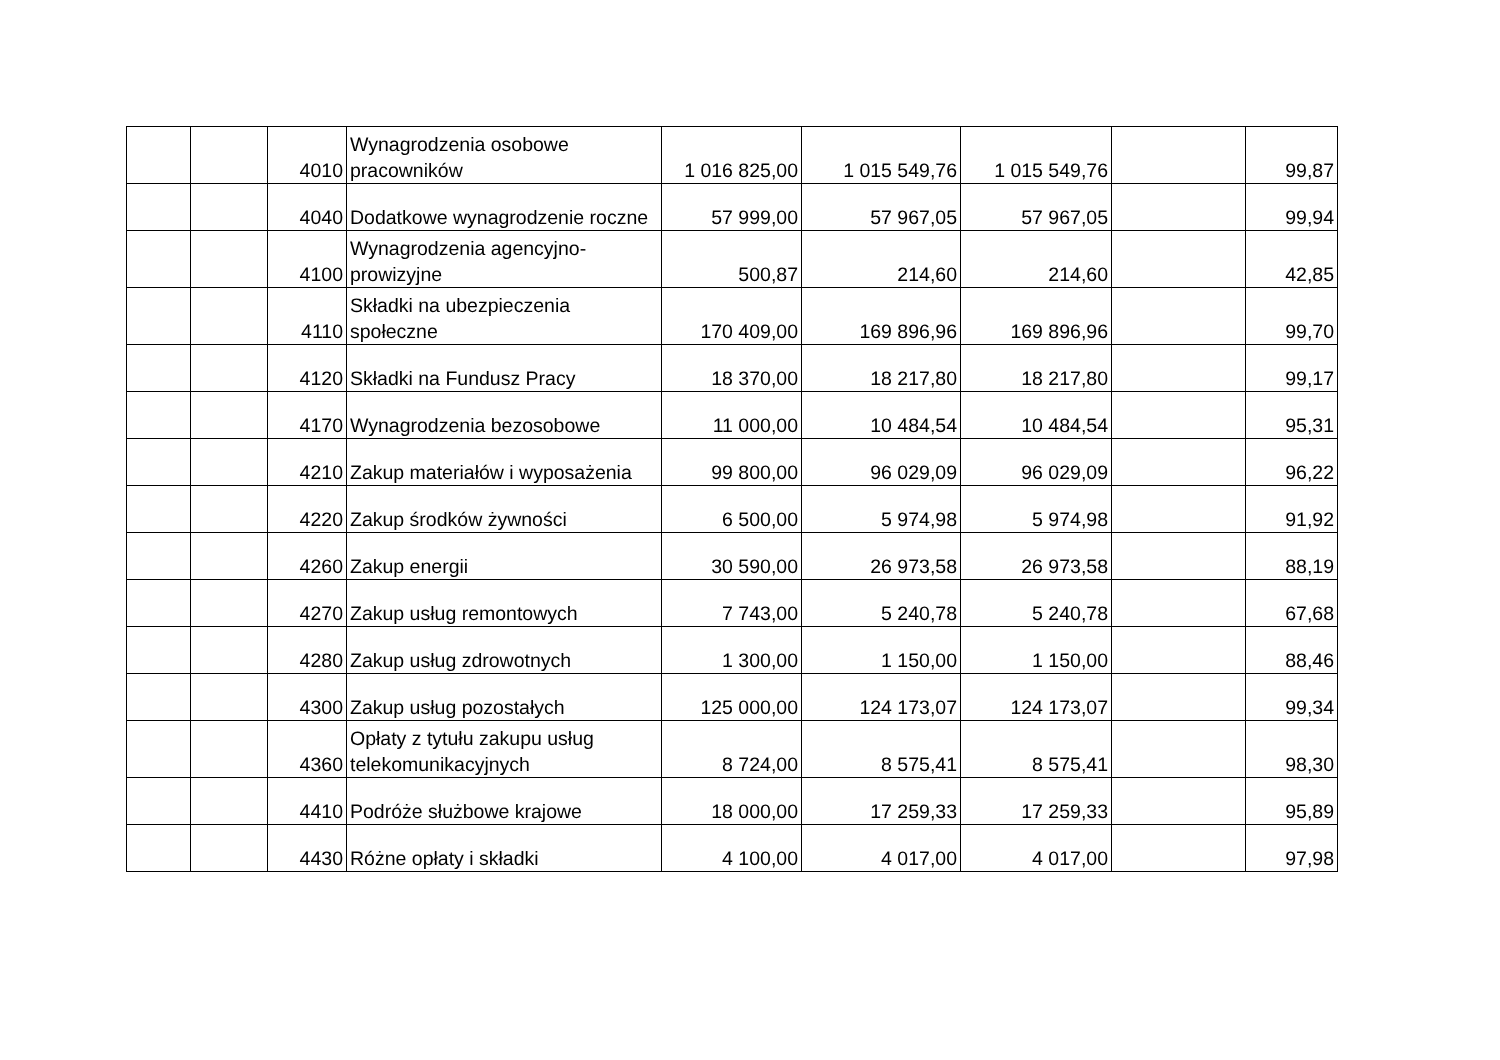| | | 4010 | Wynagrodzenia osobowe pracowników | 1 016 825,00 | 1 015 549,76 | 1 015 549,76 | | 99,87 |
| | | 4040 | Dodatkowe wynagrodzenie roczne | 57 999,00 | 57 967,05 | 57 967,05 | | 99,94 |
| | | 4100 | Wynagrodzenia agencyjno-prowizyjne | 500,87 | 214,60 | 214,60 | | 42,85 |
| | | 4110 | Składki na ubezpieczenia społeczne | 170 409,00 | 169 896,96 | 169 896,96 | | 99,70 |
| | | 4120 | Składki na Fundusz Pracy | 18 370,00 | 18 217,80 | 18 217,80 | | 99,17 |
| | | 4170 | Wynagrodzenia bezosobowe | 11 000,00 | 10 484,54 | 10 484,54 | | 95,31 |
| | | 4210 | Zakup materiałów i wyposażenia | 99 800,00 | 96 029,09 | 96 029,09 | | 96,22 |
| | | 4220 | Zakup środków żywności | 6 500,00 | 5 974,98 | 5 974,98 | | 91,92 |
| | | 4260 | Zakup energii | 30 590,00 | 26 973,58 | 26 973,58 | | 88,19 |
| | | 4270 | Zakup usług remontowych | 7 743,00 | 5 240,78 | 5 240,78 | | 67,68 |
| | | 4280 | Zakup usług zdrowotnych | 1 300,00 | 1 150,00 | 1 150,00 | | 88,46 |
| | | 4300 | Zakup usług pozostałych | 125 000,00 | 124 173,07 | 124 173,07 | | 99,34 |
| | | 4360 | Opłaty z tytułu zakupu usług telekomunikacyjnych | 8 724,00 | 8 575,41 | 8 575,41 | | 98,30 |
| | | 4410 | Podróże służbowe krajowe | 18 000,00 | 17 259,33 | 17 259,33 | | 95,89 |
| | | 4430 | Różne opłaty i składki | 4 100,00 | 4 017,00 | 4 017,00 | | 97,98 |